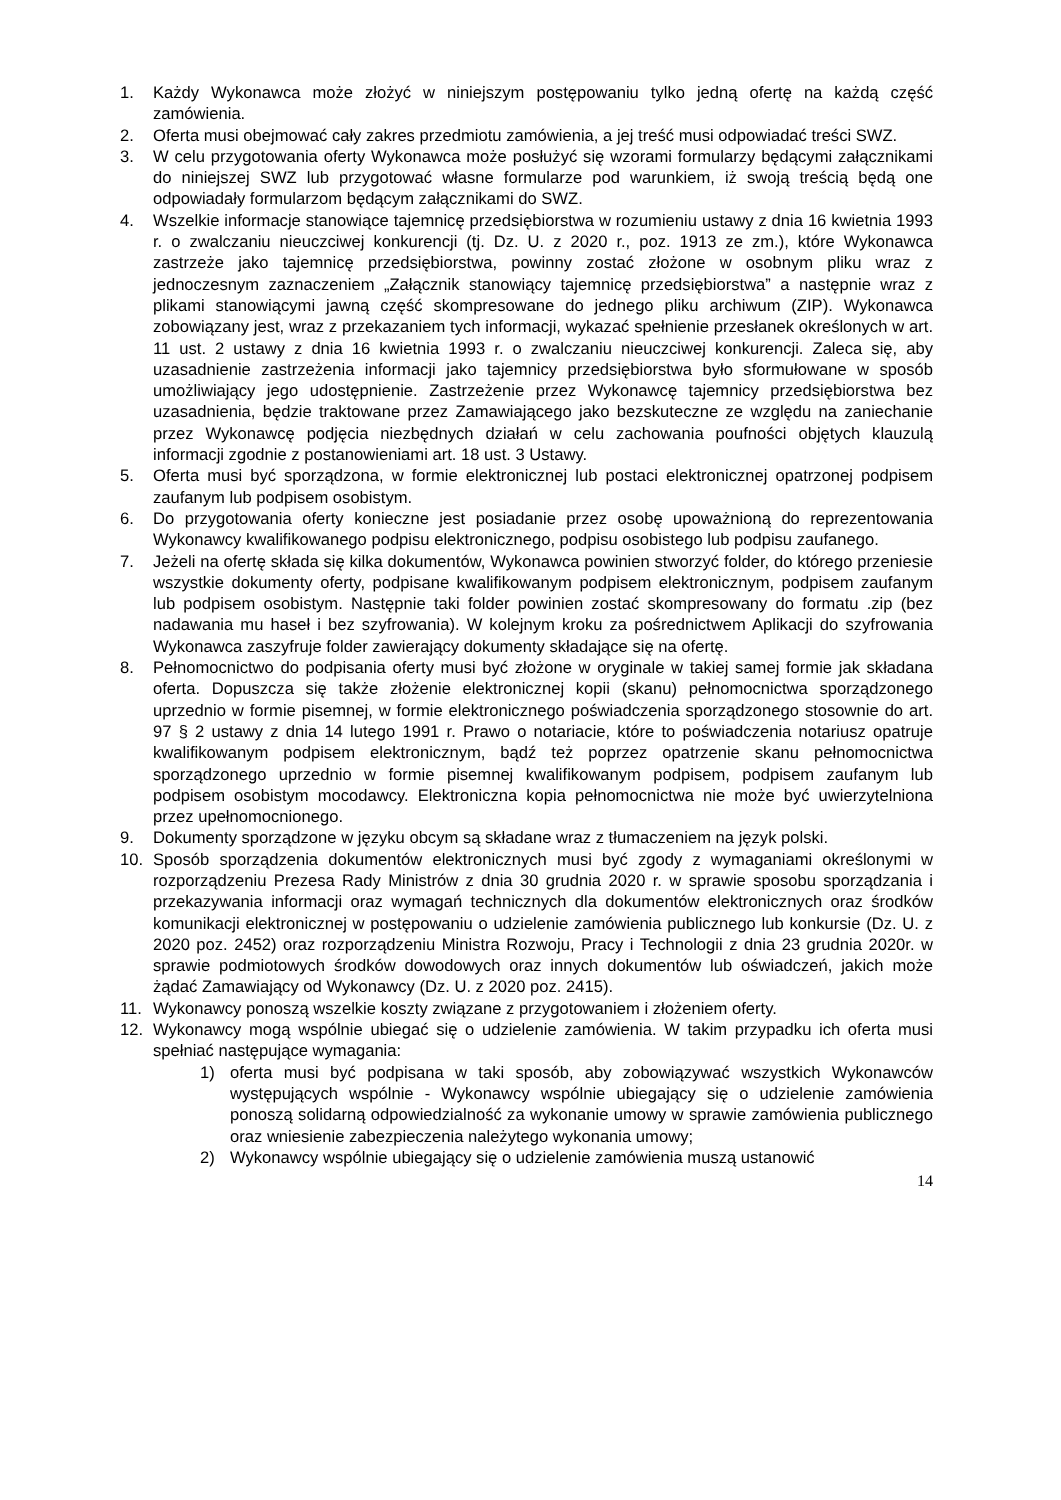1. Każdy Wykonawca może złożyć w niniejszym postępowaniu tylko jedną ofertę na każdą część zamówienia.
2. Oferta musi obejmować cały zakres przedmiotu zamówienia, a jej treść musi odpowiadać treści SWZ.
3. W celu przygotowania oferty Wykonawca może posłużyć się wzorami formularzy będącymi załącznikami do niniejszej SWZ lub przygotować własne formularze pod warunkiem, iż swoją treścią będą one odpowiadały formularzom będącym załącznikami do SWZ.
4. Wszelkie informacje stanowiące tajemnicę przedsiębiorstwa w rozumieniu ustawy z dnia 16 kwietnia 1993 r. o zwalczaniu nieuczciwej konkurencji (tj. Dz. U. z 2020 r., poz. 1913 ze zm.), które Wykonawca zastrzeże jako tajemnicę przedsiębiorstwa, powinny zostać złożone w osobnym pliku wraz z jednoczesnym zaznaczeniem „Załącznik stanowiący tajemnicę przedsiębiorstwa” a następnie wraz z plikami stanowiącymi jawną część skompresowane do jednego pliku archiwum (ZIP). Wykonawca zobowiązany jest, wraz z przekazaniem tych informacji, wykazać spełnienie przesłanek określonych w art. 11 ust. 2 ustawy z dnia 16 kwietnia 1993 r. o zwalczaniu nieuczciwej konkurencji. Zaleca się, aby uzasadnienie zastrzeżenia informacji jako tajemnicy przedsiębiorstwa było sformułowane w sposób umożliwiający jego udostępnienie. Zastrzeżenie przez Wykonawcę tajemnicy przedsiębiorstwa bez uzasadnienia, będzie traktowane przez Zamawiającego jako bezskuteczne ze względu na zaniechanie przez Wykonawcę podjęcia niezbędnych działań w celu zachowania poufności objętych klauzulą informacji zgodnie z postanowieniami art. 18 ust. 3 Ustawy.
5. Oferta musi być sporządzona, w formie elektronicznej lub postaci elektronicznej opatrzonej podpisem zaufanym lub podpisem osobistym.
6. Do przygotowania oferty konieczne jest posiadanie przez osobę upoważnioną do reprezentowania Wykonawcy kwalifikowanego podpisu elektronicznego, podpisu osobistego lub podpisu zaufanego.
7. Jeżeli na ofertę składa się kilka dokumentów, Wykonawca powinien stworzyć folder, do którego przeniesie wszystkie dokumenty oferty, podpisane kwalifikowanym podpisem elektronicznym, podpisem zaufanym lub podpisem osobistym. Następnie taki folder powinien zostać skompresowany do formatu .zip (bez nadawania mu haseł i bez szyfrowania). W kolejnym kroku za pośrednictwem Aplikacji do szyfrowania Wykonawca zaszyfruje folder zawierający dokumenty składające się na ofertę.
8. Pełnomocnictwo do podpisania oferty musi być złożone w oryginale w takiej samej formie jak składana oferta. Dopuszcza się także złożenie elektronicznej kopii (skanu) pełnomocnictwa sporządzonego uprzednio w formie pisemnej, w formie elektronicznego poświadczenia sporządzonego stosownie do art. 97 § 2 ustawy z dnia 14 lutego 1991 r. Prawo o notariacie, które to poświadczenia notariusz opatruje kwalifikowanym podpisem elektronicznym, bądź też poprzez opatrzenie skanu pełnomocnictwa sporządzonego uprzednio w formie pisemnej kwalifikowanym podpisem, podpisem zaufanym lub podpisem osobistym mocodawcy. Elektroniczna kopia pełnomocnictwa nie może być uwierzytelniona przez upełnomocnionego.
9. Dokumenty sporządzone w języku obcym są składane wraz z tłumaczeniem na język polski.
10. Sposób sporządzenia dokumentów elektronicznych musi być zgody z wymaganiami określonymi w rozporządzeniu Prezesa Rady Ministrów z dnia 30 grudnia 2020 r. w sprawie sposobu sporządzania i przekazywania informacji oraz wymagań technicznych dla dokumentów elektronicznych oraz środków komunikacji elektronicznej w postępowaniu o udzielenie zamówienia publicznego lub konkursie (Dz. U. z 2020 poz. 2452) oraz rozporządzeniu Ministra Rozwoju, Pracy i Technologii z dnia 23 grudnia 2020r. w sprawie podmiotowych środków dowodowych oraz innych dokumentów lub oświadczeń, jakich może żądać Zamawiający od Wykonawcy (Dz. U. z 2020 poz. 2415).
11. Wykonawcy ponoszą wszelkie koszty związane z przygotowaniem i złożeniem oferty.
12. Wykonawcy mogą wspólnie ubiegać się o udzielenie zamówienia. W takim przypadku ich oferta musi spełniać następujące wymagania:
1) oferta musi być podpisana w taki sposób, aby zobowiązywać wszystkich Wykonawców występujących wspólnie - Wykonawcy wspólnie ubiegający się o udzielenie zamówienia ponoszą solidarną odpowiedzialność za wykonanie umowy w sprawie zamówienia publicznego oraz wniesienie zabezpieczenia należytego wykonania umowy;
2) Wykonawcy wspólnie ubiegający się o udzielenie zamówienia muszą ustanowić
14